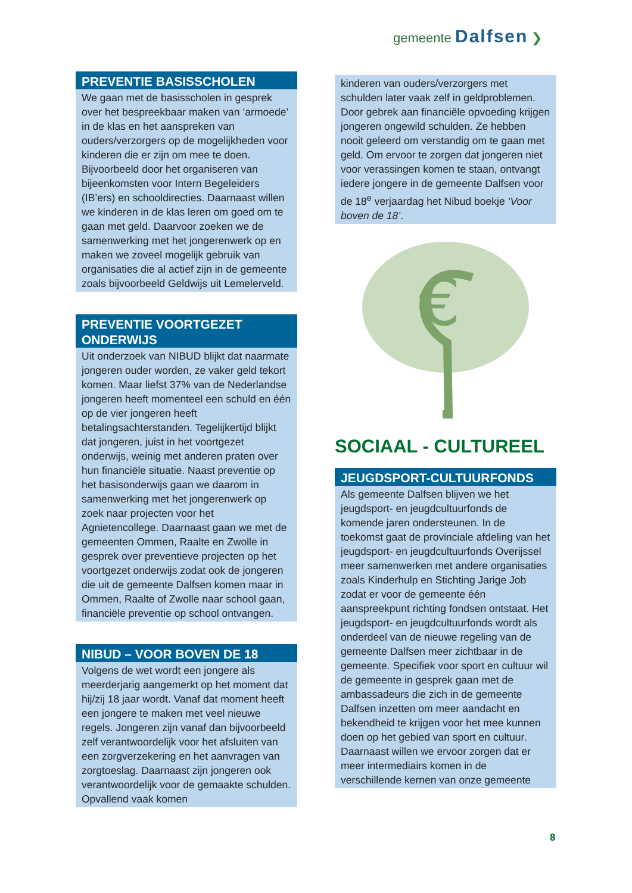gemeente Dalfsen ❯
PREVENTIE BASISSCHOLEN
We gaan met de basisscholen in gesprek over het bespreekbaar maken van ‘armoede’ in de klas en het aanspreken van ouders/verzorgers op de mogelijkheden voor kinderen die er zijn om mee te doen. Bijvoorbeeld door het organiseren van bijeenkomsten voor Intern Begeleiders (IB’ers) en schooldirecties. Daarnaast willen we kinderen in de klas leren om goed om te gaan met geld. Daarvoor zoeken we de samenwerking met het jongerenwerk op en maken we zoveel mogelijk gebruik van organisaties die al actief zijn in de gemeente zoals bijvoorbeeld Geldwijs uit Lemelerveld.
PREVENTIE VOORTGEZET ONDERWIJS
Uit onderzoek van NIBUD blijkt dat naarmate jongeren ouder worden, ze vaker geld tekort komen. Maar liefst 37% van de Nederlandse jongeren heeft momenteel een schuld en één op de vier jongeren heeft betalingsachterstanden. Tegelijkertijd blijkt dat jongeren, juist in het voortgezet onderwijs, weinig met anderen praten over hun financiële situatie. Naast preventie op het basisonderwijs gaan we daarom in samenwerking met het jongerenwerk op zoek naar projecten voor het Agnietencollege. Daarnaast gaan we met de gemeenten Ommen, Raalte en Zwolle in gesprek over preventieve projecten op het voortgezet onderwijs zodat ook de jongeren die uit de gemeente Dalfsen komen maar in Ommen, Raalte of Zwolle naar school gaan, financiële preventie op school ontvangen.
NIBUD – VOOR BOVEN DE 18
Volgens de wet wordt een jongere als meerderjarig aangemerkt op het moment dat hij/zij 18 jaar wordt. Vanaf dat moment heeft een jongere te maken met veel nieuwe regels. Jongeren zijn vanaf dan bijvoorbeeld zelf verantwoordelijk voor het afsluiten van een zorgverzekering en het aanvragen van zorgtoeslag. Daarnaast zijn jongeren ook verantwoordelijk voor de gemaakte schulden. Opvallend vaak komen
kinderen van ouders/verzorgers met schulden later vaak zelf in geldproblemen. Door gebrek aan financiële opvoeding krijgen jongeren ongewild schulden. Ze hebben nooit geleerd om verstandig om te gaan met geld. Om ervoor te zorgen dat jongeren niet voor verassingen komen te staan, ontvangt iedere jongere in de gemeente Dalfsen voor de 18<sup>e</sup> verjaardag het Nibud boekje ‘Voor boven de 18’.
€
SOCIAAL - CULTUREEL
JEUGDSPORT-CULTUURFONDS
Als gemeente Dalfsen blijven we het jeugdsport- en jeugdcultuurfonds de komende jaren ondersteunen. In de toekomst gaat de provinciale afdeling van het jeugdsport- en jeugdcultuurfonds Overijssel meer samenwerken met andere organisaties zoals Kinderhulp en Stichting Jarige Job zodat er voor de gemeente één aanspreekpunt richting fondsen ontstaat. Het jeugdsport- en jeugdcultuurfonds wordt als onderdeel van de nieuwe regeling van de gemeente Dalfsen meer zichtbaar in de gemeente. Specifiek voor sport en cultuur wil de gemeente in gesprek gaan met de ambassadeurs die zich in de gemeente Dalfsen inzetten om meer aandacht en bekendheid te krijgen voor het mee kunnen doen op het gebied van sport en cultuur. Daarnaast willen we ervoor zorgen dat er meer intermediairs komen in de verschillende kernen van onze gemeente
8